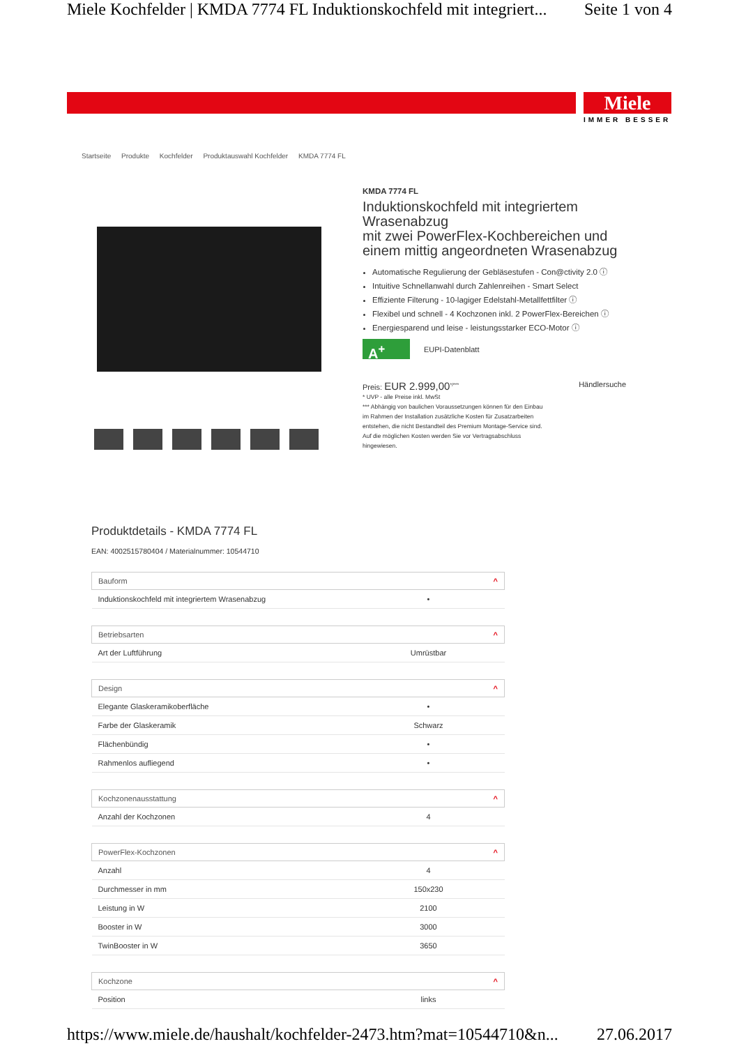Miele Kochfelder | KMDA 7774 FL Induktionskochfeld mit integriert... Seite 1 von 4
Miele
IMMER BESSER
Startseite Produkte Kochfelder Produktauswahl Kochfelder KMDA 7774 FL
KMDA 7774 FL
Induktionskochfeld mit integriertem Wrasenabzug
mit zwei PowerFlex-Kochbereichen und einem mittig angeordneten Wrasenabzug
Automatische Regulierung der Gebläsestufen - Con@ctivity 2.0 ⓘ
Intuitive Schnellanwahl durch Zahlenreihen - Smart Select
Effiziente Filterung - 10-lagiger Edelstahl-Metallfettfilter ⓘ
Flexibel und schnell - 4 Kochzonen inkl. 2 PowerFlex-Bereichen ⓘ
Energiesparend und leise - leistungsstarker ECO-Motor ⓘ
A<sup>+</sup> EUPI-Datenblatt
Preis: EUR 2.999,00<sup>*/***</sup> Händlersuche
* UVP - alle Preise inkl. MwSt
*** Abhängig von baulichen Voraussetzungen können für den Einbau im Rahmen der Installation zusätzliche Kosten für Zusatzarbeiten entstehen, die nicht Bestandteil des Premium Montage-Service sind. Auf die möglichen Kosten werden Sie vor Vertragsabschluss hingewiesen.
Produktdetails - KMDA 7774 FL
EAN: 4002515780404 / Materialnummer: 10544710
| Bauform ^ | |
| --- | --- |
| Induktionskochfeld mit integriertem Wrasenabzug | • |
| Betriebsarten ^ | |
| Art der Luftführung | Umrüstbar |
| Design ^ | |
| Elegante Glaskeramikoberfläche | • |
| Farbe der Glaskeramik | Schwarz |
| Flächenbündig | • |
| Rahmenlos aufliegend | • |
| Kochzonenausstattung ^ | |
| Anzahl der Kochzonen | 4 |
| PowerFlex-Kochzonen ^ | |
| Anzahl | 4 |
| Durchmesser in mm | 150x230 |
| Leistung in W | 2100 |
| Booster in W | 3000 |
| TwinBooster in W | 3650 |
| Kochzone ^ | |
| Position | links |
https://www.miele.de/haushalt/kochfelder-2473.htm?mat=10544710&n... 27.06.2017